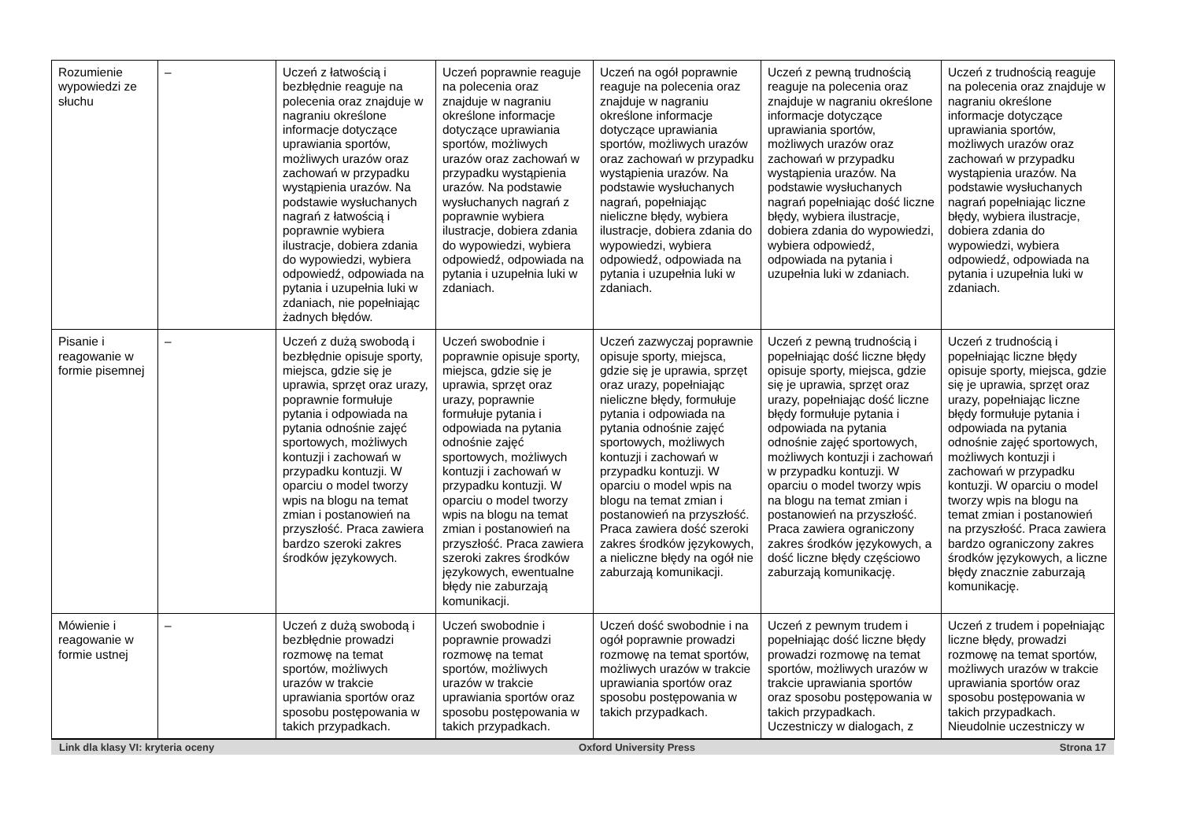| Rozumienie wypowiedzi ze słuchu | – | Uczeń z łatwością i bezbłędnie reaguje na polecenia oraz znajduje w nagraniu określone informacje dotyczące uprawiania sportów, możliwych urazów oraz zachowań w przypadku wystąpienia urazów. Na podstawie wysłuchanych nagrań z łatwością i poprawnie wybiera ilustracje, dobiera zdania do wypowiedzi, wybiera odpowiedź, odpowiada na pytania i uzupełnia luki w zdaniach, nie popełniając żadnych błędów. | Uczeń poprawnie reaguje na polecenia oraz znajduje w nagraniu określone informacje dotyczące uprawiania sportów, możliwych urazów oraz zachowań w przypadku wystąpienia urazów. Na podstawie wysłuchanych nagrań z poprawnie wybiera ilustracje, dobiera zdania do wypowiedzi, wybiera odpowiedź, odpowiada na pytania i uzupełnia luki w zdaniach. | Uczeń na ogół poprawnie reaguje na polecenia oraz znajduje w nagraniu określone informacje dotyczące uprawiania sportów, możliwych urazów oraz zachowań w przypadku wystąpienia urazów. Na podstawie wysłuchanych nagrań, popełniając nieliczne błędy, wybiera ilustracje, dobiera zdania do wypowiedzi, wybiera odpowiedź, odpowiada na pytania i uzupełnia luki w zdaniach. | Uczeń z pewną trudnością reaguje na polecenia oraz znajduje w nagraniu określone informacje dotyczące uprawiania sportów, możliwych urazów oraz zachowań w przypadku wystąpienia urazów. Na podstawie wysłuchanych nagrań popełniając dość liczne błędy, wybiera ilustracje, dobiera zdania do wypowiedzi, wybiera odpowiedź, odpowiada na pytania i uzupełnia luki w zdaniach. | Uczeń z trudnością reaguje na polecenia oraz znajduje w nagraniu określone informacje dotyczące uprawiania sportów, możliwych urazów oraz zachowań w przypadku wystąpienia urazów. Na podstawie wysłuchanych nagrań popełniając liczne błędy, wybiera ilustracje, dobiera zdania do wypowiedzi, wybiera odpowiedź, odpowiada na pytania i uzupełnia luki w zdaniach. |
| Pisanie i reagowanie w formie pisemnej | – | Uczeń z dużą swobodą i bezbłędnie opisuje sporty, miejsca, gdzie się je uprawia, sprzęt oraz urazy, poprawnie formułuje pytania i odpowiada na pytania odnośnie zajęć sportowych, możliwych kontuzji i zachowań w przypadku kontuzji. W oparciu o model tworzy wpis na blogu na temat zmian i postanowień na przyszłość. Praca zawiera bardzo szeroki zakres środków językowych. | Uczeń swobodnie i poprawnie opisuje sporty, miejsca, gdzie się je uprawia, sprzęt oraz urazy, poprawnie formułuje pytania i odpowiada na pytania odnośnie zajęć sportowych, możliwych kontuzji i zachowań w przypadku kontuzji. W oparciu o model tworzy wpis na blogu na temat zmian i postanowień na przyszłość. Praca zawiera szeroki zakres środków językowych, ewentualne błędy nie zaburzają komunikacji. | Uczeń zazwyczaj poprawnie opisuje sporty, miejsca, gdzie się je uprawia, sprzęt oraz urazy, popełniając nieliczne błędy, formułuje pytania i odpowiada na pytania odnośnie zajęć sportowych, możliwych kontuzji i zachowań w przypadku kontuzji. W oparciu o model wpis na blogu na temat zmian i postanowień na przyszłość. Praca zawiera dość szeroki zakres środków językowych, a nieliczne błędy na ogół nie zaburzają komunikacji. | Uczeń z pewną trudnością i popełniając dość liczne błędy opisuje sporty, miejsca, gdzie się je uprawia, sprzęt oraz urazy, popełniając dość liczne błędy formułuje pytania i odpowiada na pytania odnośnie zajęć sportowych, możliwych kontuzji i zachowań w przypadku kontuzji. W oparciu o model tworzy wpis na blogu na temat zmian i postanowień na przyszłość. Praca zawiera ograniczony zakres środków językowych, a dość liczne błędy częściowo zaburzają komunikację. | Uczeń z trudnością i popełniając liczne błędy opisuje sporty, miejsca, gdzie się je uprawia, sprzęt oraz urazy, popełniając liczne błędy formułuje pytania i odpowiada na pytania odnośnie zajęć sportowych, możliwych kontuzji i zachowań w przypadku kontuzji. W oparciu o model tworzy wpis na blogu na temat zmian i postanowień na przyszłość. Praca zawiera bardzo ograniczony zakres środków językowych, a liczne błędy znacznie zaburzają komunikację. |
| Mówienie i reagowanie w formie ustnej | – | Uczeń z dużą swobodą i bezbłędnie prowadzi rozmowę na temat sportów, możliwych urazów w trakcie uprawiania sportów oraz sposobu postępowania w takich przypadkach. | Uczeń swobodnie i poprawnie prowadzi rozmowę na temat sportów, możliwych urazów w trakcie uprawiania sportów oraz sposobu postępowania w takich przypadkach. | Uczeń dość swobodnie i na ogół poprawnie prowadzi rozmowę na temat sportów, możliwych urazów w trakcie uprawiania sportów oraz sposobu postępowania w takich przypadkach. | Uczeń z pewnym trudem i popełniając dość liczne błędy prowadzi rozmowę na temat sportów, możliwych urazów w trakcie uprawiania sportów oraz sposobu postępowania w takich przypadkach. Uczestniczy w dialogach, z | Uczeń z trudem i popełniając liczne błędy, prowadzi rozmowę na temat sportów, możliwych urazów w trakcie uprawiania sportów oraz sposobu postępowania w takich przypadkach. Nieudolnie uczestniczy w |
Link dla klasy VI: kryteria oceny Oxford University Press Strona 17